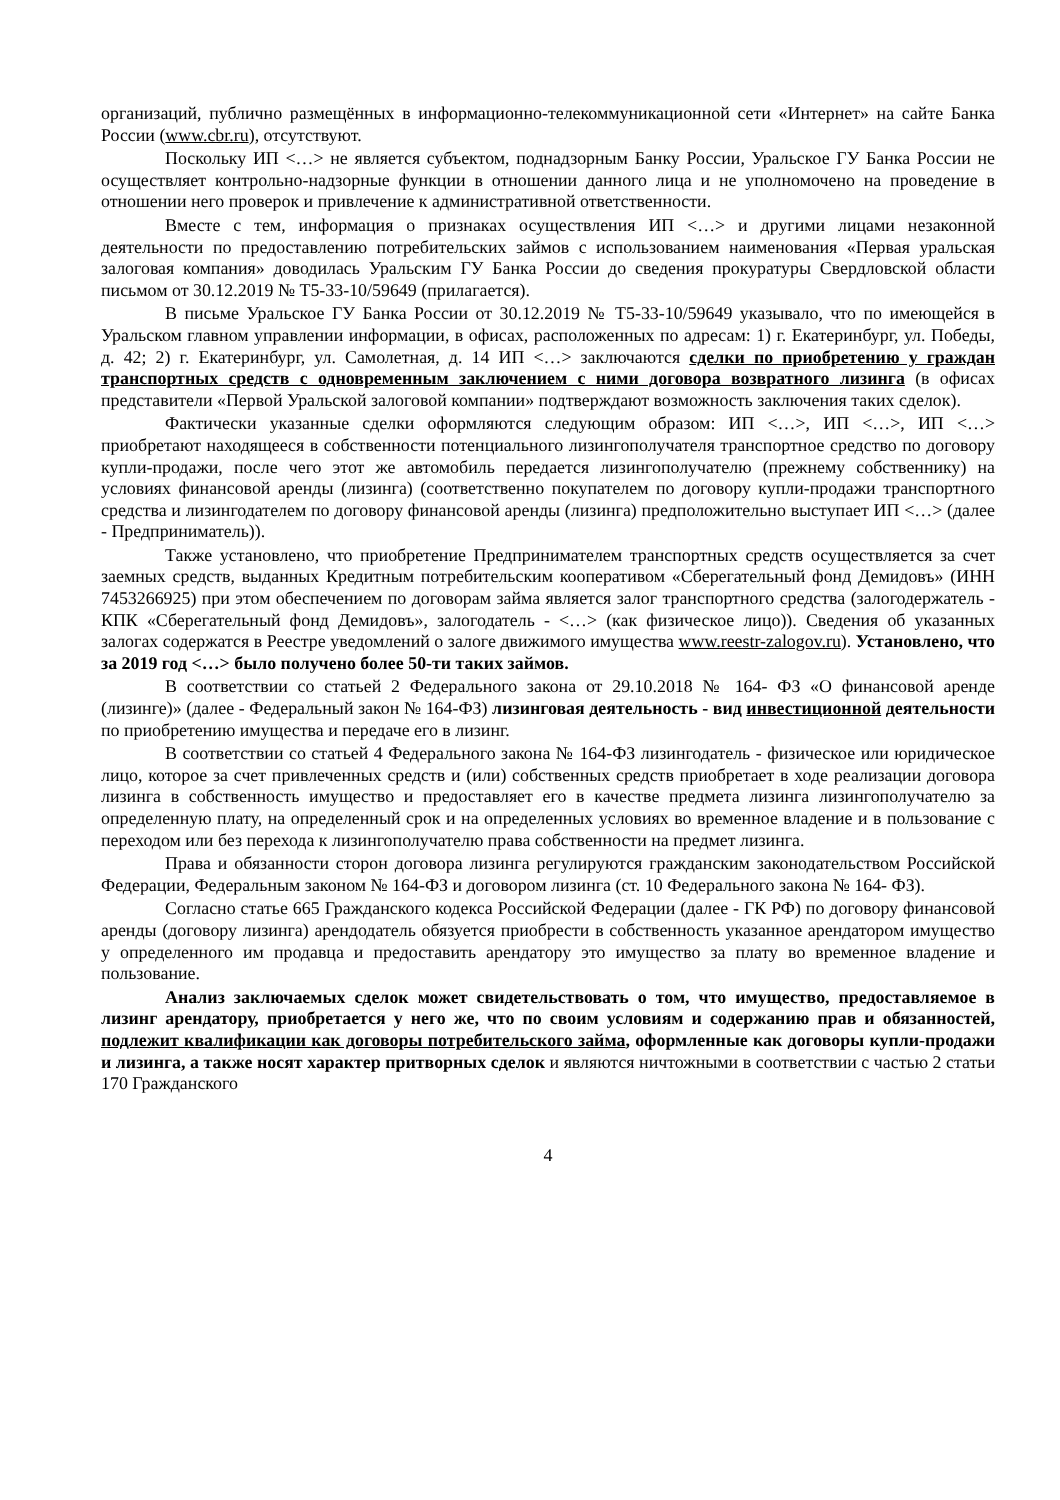организаций, публично размещённых в информационно-телекоммуникационной сети «Интернет» на сайте Банка России (www.cbr.ru), отсутствуют.
Поскольку ИП <…> не является субъектом, поднадзорным Банку России, Уральское ГУ Банка России не осуществляет контрольно-надзорные функции в отношении данного лица и не уполномочено на проведение в отношении него проверок и привлечение к административной ответственности.
Вместе с тем, информация о признаках осуществления ИП <…> и другими лицами незаконной деятельности по предоставлению потребительских займов с использованием наименования «Первая уральская залоговая компания» доводилась Уральским ГУ Банка России до сведения прокуратуры Свердловской области письмом от 30.12.2019 № Т5-33-10/59649 (прилагается).
В письме Уральское ГУ Банка России от 30.12.2019 № Т5-33-10/59649 указывало, что по имеющейся в Уральском главном управлении информации, в офисах, расположенных по адресам: 1) г. Екатеринбург, ул. Победы, д. 42; 2) г. Екатеринбург, ул. Самолетная, д. 14 ИП <…> заключаются сделки по приобретению у граждан транспортных средств с одновременным заключением с ними договора возвратного лизинга (в офисах представители «Первой Уральской залоговой компании» подтверждают возможность заключения таких сделок).
Фактически указанные сделки оформляются следующим образом: ИП <…>, ИП <…>, ИП <…> приобретают находящееся в собственности потенциального лизингополучателя транспортное средство по договору купли-продажи, после чего этот же автомобиль передается лизингополучателю (прежнему собственнику) на условиях финансовой аренды (лизинга) (соответственно покупателем по договору купли-продажи транспортного средства и лизингодателем по договору финансовой аренды (лизинга) предположительно выступает ИП <…> (далее - Предприниматель)).
Также установлено, что приобретение Предпринимателем транспортных средств осуществляется за счет заемных средств, выданных Кредитным потребительским кооперативом «Сберегательный фонд Демидовъ» (ИНН 7453266925) при этом обеспечением по договорам займа является залог транспортного средства (залогодержатель - КПК «Сберегательный фонд Демидовъ», залогодатель - <…> (как физическое лицо)). Сведения об указанных залогах содержатся в Реестре уведомлений о залоге движимого имущества www.reestr-zalogov.ru). Установлено, что за 2019 год <…> было получено более 50-ти таких займов.
В соответствии со статьей 2 Федерального закона от 29.10.2018 № 164- ФЗ «О финансовой аренде (лизинге)» (далее - Федеральный закон № 164-ФЗ) лизинговая деятельность - вид инвестиционной деятельности по приобретению имущества и передаче его в лизинг.
В соответствии со статьей 4 Федерального закона № 164-ФЗ лизингодатель - физическое или юридическое лицо, которое за счет привлеченных средств и (или) собственных средств приобретает в ходе реализации договора лизинга в собственность имущество и предоставляет его в качестве предмета лизинга лизингополучателю за определенную плату, на определенный срок и на определенных условиях во временное владение и в пользование с переходом или без перехода к лизингополучателю права собственности на предмет лизинга.
Права и обязанности сторон договора лизинга регулируются гражданским законодательством Российской Федерации, Федеральным законом № 164-ФЗ и договором лизинга (ст. 10 Федерального закона № 164- ФЗ).
Согласно статье 665 Гражданского кодекса Российской Федерации (далее - ГК РФ) по договору финансовой аренды (договору лизинга) арендодатель обязуется приобрести в собственность указанное арендатором имущество у определенного им продавца и предоставить арендатору это имущество за плату во временное владение и пользование.
Анализ заключаемых сделок может свидетельствовать о том, что имущество, предоставляемое в лизинг арендатору, приобретается у него же, что по своим условиям и содержанию прав и обязанностей, подлежит квалификации как договоры потребительского займа, оформленные как договоры купли-продажи и лизинга, а также носят характер притворных сделок и являются ничтожными в соответствии с частью 2 статьи 170 Гражданского
4